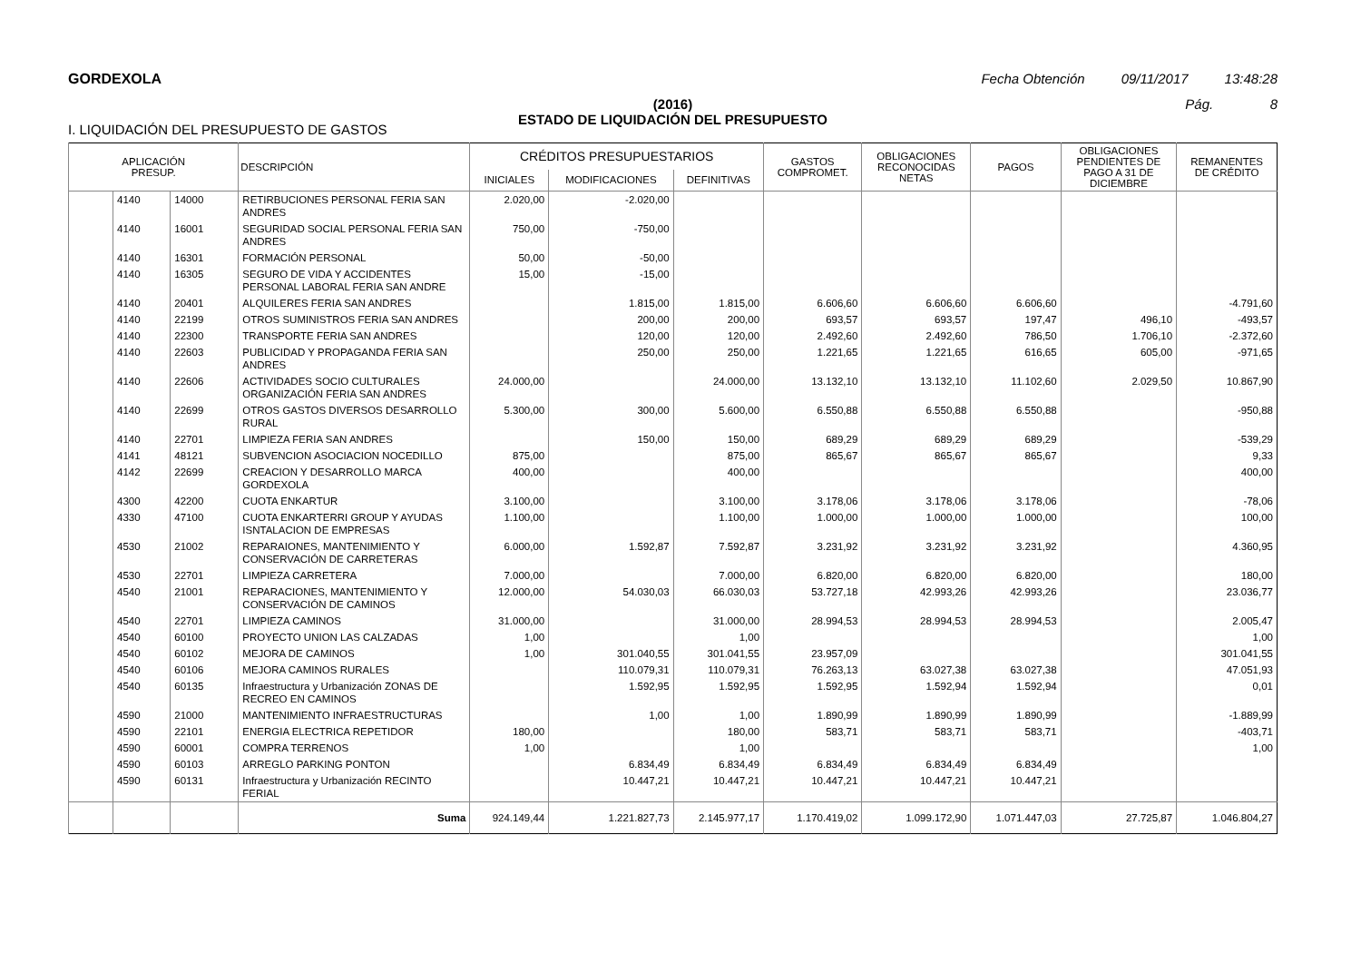GORDEXOLA Fecha Obtención 09/11/2017 13:48:28
(2016)
ESTADO DE LIQUIDACIÓN DEL PRESUPUESTO
Pág. 8
I. LIQUIDACIÓN DEL PRESUPUESTO DE GASTOS
| APLICACIÓN PRESUP. | | | DESCRIPCIÓN | CRÉDITOS PRESUPUESTARIOS | | | GASTOS COMPROMET. | OBLIGACIONES RECONOCIDAS NETAS | PAGOS | OBLIGACIONES PENDIENTES DE PAGO A 31 DE DICIEMBRE | REMANENTES DE CRÉDITO |
| --- | --- | --- | --- | --- | --- | --- | --- | --- | --- | --- | --- |
| | | | | INICIALES | MODIFICACIONES | DEFINITIVAS | | | | | |
| | 4140 | 14000 | RETIRBUCIONES PERSONAL FERIA SAN ANDRES | 2.020,00 | -2.020,00 | | | | | | |
| | 4140 | 16001 | SEGURIDAD SOCIAL PERSONAL FERIA SAN ANDRES | 750,00 | -750,00 | | | | | | |
| | 4140 | 16301 | FORMACIÓN PERSONAL | 50,00 | -50,00 | | | | | | |
| | 4140 | 16305 | SEGURO DE VIDA Y ACCIDENTES PERSONAL LABORAL FERIA SAN ANDRE | 15,00 | -15,00 | | | | | | |
| | 4140 | 20401 | ALQUILERES FERIA SAN ANDRES | | 1.815,00 | 1.815,00 | 6.606,60 | 6.606,60 | 6.606,60 | | -4.791,60 |
| | 4140 | 22199 | OTROS SUMINISTROS FERIA SAN ANDRES | | 200,00 | 200,00 | 693,57 | 693,57 | 197,47 | 496,10 | -493,57 |
| | 4140 | 22300 | TRANSPORTE FERIA SAN ANDRES | | 120,00 | 120,00 | 2.492,60 | 2.492,60 | 786,50 | 1.706,10 | -2.372,60 |
| | 4140 | 22603 | PUBLICIDAD Y PROPAGANDA FERIA SAN ANDRES | | 250,00 | 250,00 | 1.221,65 | 1.221,65 | 616,65 | 605,00 | -971,65 |
| | 4140 | 22606 | ACTIVIDADES SOCIO CULTURALES ORGANIZACIÓN FERIA SAN ANDRES | 24.000,00 | | 24.000,00 | 13.132,10 | 13.132,10 | 11.102,60 | 2.029,50 | 10.867,90 |
| | 4140 | 22699 | OTROS GASTOS DIVERSOS DESARROLLO RURAL | 5.300,00 | 300,00 | 5.600,00 | 6.550,88 | 6.550,88 | 6.550,88 | | -950,88 |
| | 4140 | 22701 | LIMPIEZA FERIA SAN ANDRES | | 150,00 | 150,00 | 689,29 | 689,29 | 689,29 | | -539,29 |
| | 4141 | 48121 | SUBVENCION ASOCIACION NOCEDILLO | 875,00 | | 875,00 | 865,67 | 865,67 | 865,67 | | 9,33 |
| | 4142 | 22699 | CREACION Y DESARROLLO MARCA GORDEXOLA | 400,00 | | 400,00 | | | | | 400,00 |
| | 4300 | 42200 | CUOTA ENKARTUR | 3.100,00 | | 3.100,00 | 3.178,06 | 3.178,06 | 3.178,06 | | -78,06 |
| | 4330 | 47100 | CUOTA ENKARTERRI GROUP Y AYUDAS ISNTALACION DE EMPRESAS | 1.100,00 | | 1.100,00 | 1.000,00 | 1.000,00 | 1.000,00 | | 100,00 |
| | 4530 | 21002 | REPARAIONES, MANTENIMIENTO Y CONSERVACIÓN DE CARRETERAS | 6.000,00 | 1.592,87 | 7.592,87 | 3.231,92 | 3.231,92 | 3.231,92 | | 4.360,95 |
| | 4530 | 22701 | LIMPIEZA CARRETERA | 7.000,00 | | 7.000,00 | 6.820,00 | 6.820,00 | 6.820,00 | | 180,00 |
| | 4540 | 21001 | REPARACIONES, MANTENIMIENTO Y CONSERVACIÓN DE CAMINOS | 12.000,00 | 54.030,03 | 66.030,03 | 53.727,18 | 42.993,26 | 42.993,26 | | 23.036,77 |
| | 4540 | 22701 | LIMPIEZA CAMINOS | 31.000,00 | | 31.000,00 | 28.994,53 | 28.994,53 | 28.994,53 | | 2.005,47 |
| | 4540 | 60100 | PROYECTO UNION LAS CALZADAS | 1,00 | | 1,00 | | | | | 1,00 |
| | 4540 | 60102 | MEJORA DE CAMINOS | 1,00 | 301.040,55 | 301.041,55 | 23.957,09 | | | | 301.041,55 |
| | 4540 | 60106 | MEJORA CAMINOS RURALES | | 110.079,31 | 110.079,31 | 76.263,13 | 63.027,38 | 63.027,38 | | 47.051,93 |
| | 4540 | 60135 | Infraestructura y Urbanización ZONAS DE RECREO EN CAMINOS | | 1.592,95 | 1.592,95 | 1.592,95 | 1.592,94 | 1.592,94 | | 0,01 |
| | 4590 | 21000 | MANTENIMIENTO INFRAESTRUCTURAS | | 1,00 | 1,00 | 1.890,99 | 1.890,99 | 1.890,99 | | -1.889,99 |
| | 4590 | 22101 | ENERGIA ELECTRICA REPETIDOR | 180,00 | | 180,00 | 583,71 | 583,71 | 583,71 | | -403,71 |
| | 4590 | 60001 | COMPRA TERRENOS | 1,00 | | 1,00 | | | | | 1,00 |
| | 4590 | 60103 | ARREGLO PARKING PONTON | | 6.834,49 | 6.834,49 | 6.834,49 | 6.834,49 | 6.834,49 | | |
| | 4590 | 60131 | Infraestructura y Urbanización RECINTO FERIAL | | 10.447,21 | 10.447,21 | 10.447,21 | 10.447,21 | 10.447,21 | | |
| | | | Suma | 924.149,44 | 1.221.827,73 | 2.145.977,17 | 1.170.419,02 | 1.099.172,90 | 1.071.447,03 | 27.725,87 | 1.046.804,27 |